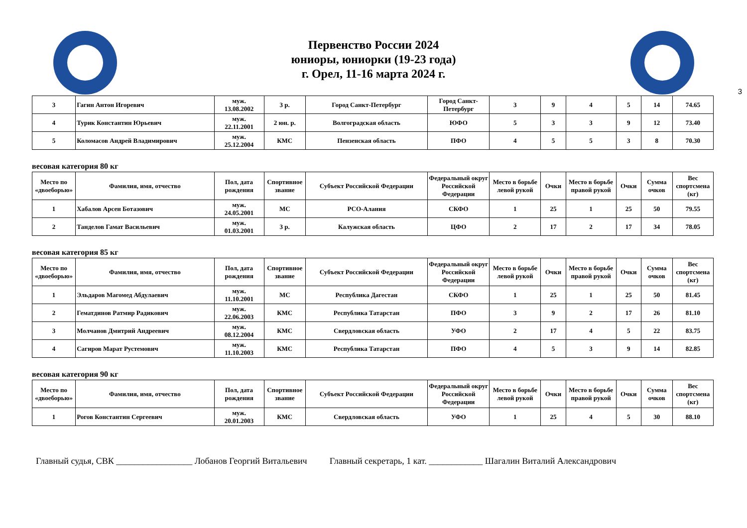Первенство России 2024
юниоры, юниорки (19-23 года)
г. Орел, 11-16 марта 2024 г.
3
| 3 | Гагин Антон Игоревич | муж. 13.08.2002 | 3 р. | Город Санкт-Петербург | Город Санкт-Петербург | 3 | 9 | 4 | 5 | 14 | 74.65 |
| 4 | Турик Константин Юрьевич | муж. 22.11.2001 | 2 юн. р. | Волгоградская область | ЮФО | 5 | 3 | 3 | 9 | 12 | 73.40 |
| 5 | Коломасов Андрей Владимирович | муж. 25.12.2004 | КМС | Пензенская область | ПФО | 4 | 5 | 5 | 3 | 8 | 70.30 |
весовая категория 80 кг
| Место по «двоеборью» | Фамилия, имя, отчество | Пол, дата рождения | Спортивное звание | Субъект Российской Федерации | Федеральный округ Российской Федерации | Место в борьбе левой рукой | Очки | Место в борьбе правой рукой | Очки | Сумма очков | Вес спортсмена (кг) |
| --- | --- | --- | --- | --- | --- | --- | --- | --- | --- | --- | --- |
| 1 | Хабалов Арсен Ботазович | муж. 24.05.2001 | МС | РСО-Алания | СКФО | 1 | 25 | 1 | 25 | 50 | 79.55 |
| 2 | Танделов Гамат Васильевич | муж. 01.03.2001 | 3 р. | Калужская область | ЦФО | 2 | 17 | 2 | 17 | 34 | 78.05 |
весовая категория 85 кг
| Место по «двоеборью» | Фамилия, имя, отчество | Пол, дата рождения | Спортивное звание | Субъект Российской Федерации | Федеральный округ Российской Федерации | Место в борьбе левой рукой | Очки | Место в борьбе правой рукой | Очки | Сумма очков | Вес спортсмена (кг) |
| --- | --- | --- | --- | --- | --- | --- | --- | --- | --- | --- | --- |
| 1 | Эльдаров Магомед Абдулаевич | муж. 11.10.2001 | МС | Республика Дагестан | СКФО | 1 | 25 | 1 | 25 | 50 | 81.45 |
| 2 | Гематдинов Ратмир Радикович | муж. 22.06.2003 | КМС | Республика Татарстан | ПФО | 3 | 9 | 2 | 17 | 26 | 81.10 |
| 3 | Молчанов Дмитрий Андреевич | муж. 08.12.2004 | КМС | Свердловская область | УФО | 2 | 17 | 4 | 5 | 22 | 83.75 |
| 4 | Сагиров Марат Рустемович | муж. 11.10.2003 | КМС | Республика Татарстан | ПФО | 4 | 5 | 3 | 9 | 14 | 82.85 |
весовая категория 90 кг
| Место по «двоеборью» | Фамилия, имя, отчество | Пол, дата рождения | Спортивное звание | Субъект Российской Федерации | Федеральный округ Российской Федерации | Место в борьбе левой рукой | Очки | Место в борьбе правой рукой | Очки | Сумма очков | Вес спортсмена (кг) |
| --- | --- | --- | --- | --- | --- | --- | --- | --- | --- | --- | --- |
| 1 | Рогов Константин Сергеевич | муж. 20.01.2003 | КМС | Свердловская область | УФО | 1 | 25 | 4 | 5 | 30 | 88.10 |
Главный судья, СВК _________________ Лобанов Георгий Витальевич Главный секретарь, 1 кат. ____________ Шагалин Виталий Александрович